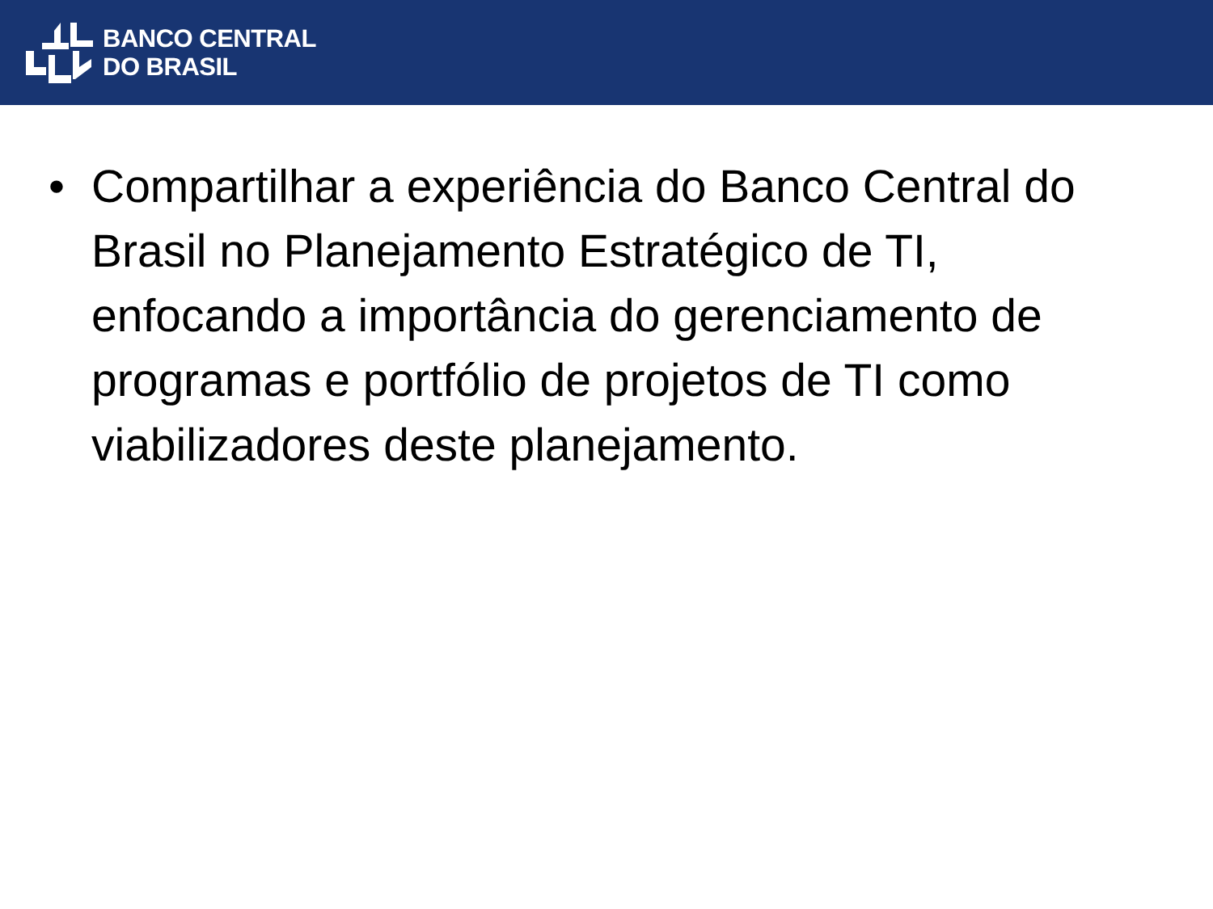BANCO CENTRAL
DO BRASIL
• Compartilhar a experiência do Banco Central do Brasil no Planejamento Estratégico de TI, enfocando a importância do gerenciamento de programas e portfólio de projetos de TI como viabilizadores deste planejamento.